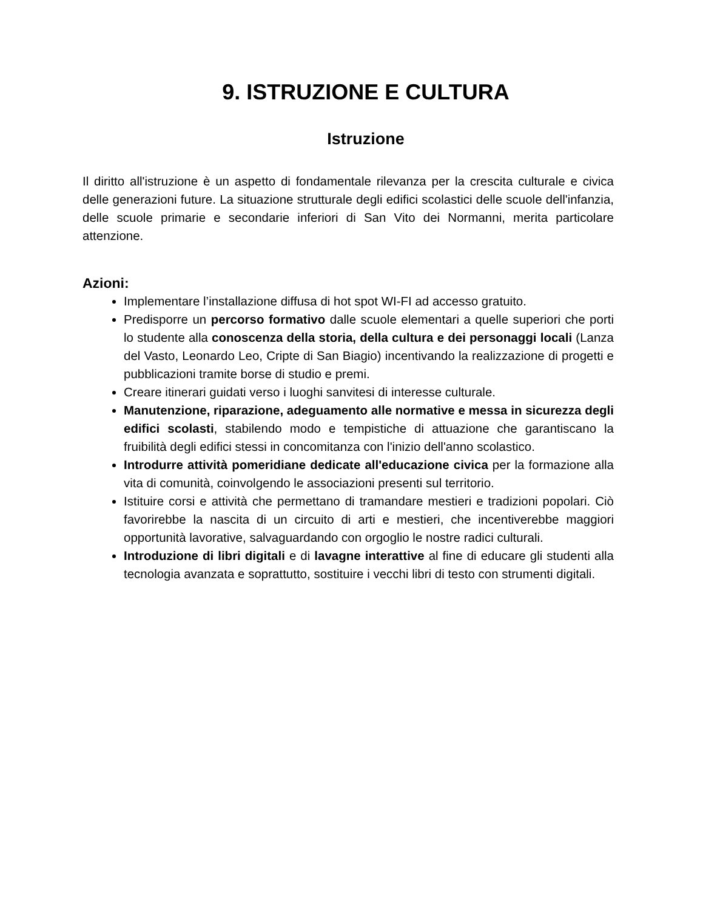9. ISTRUZIONE E CULTURA
Istruzione
Il diritto all'istruzione è un aspetto di fondamentale rilevanza per la crescita culturale e civica delle generazioni future. La situazione strutturale degli edifici scolastici delle scuole dell'infanzia, delle scuole primarie e secondarie inferiori di San Vito dei Normanni, merita particolare attenzione.
Azioni:
Implementare l’installazione diffusa di hot spot WI-FI ad accesso gratuito.
Predisporre un percorso formativo dalle scuole elementari a quelle superiori che porti lo studente alla conoscenza della storia, della cultura e dei personaggi locali (Lanza del Vasto, Leonardo Leo, Cripte di San Biagio) incentivando la realizzazione di progetti e pubblicazioni tramite borse di studio e premi.
Creare itinerari guidati verso i luoghi sanvitesi di interesse culturale.
Manutenzione, riparazione, adeguamento alle normative e messa in sicurezza degli edifici scolasti, stabilendo modo e tempistiche di attuazione che garantiscano la fruibilità degli edifici stessi in concomitanza con l'inizio dell'anno scolastico.
Introdurre attività pomeridiane dedicate all'educazione civica per la formazione alla vita di comunità, coinvolgendo le associazioni presenti sul territorio.
Istituire corsi e attività che permettano di tramandare mestieri e tradizioni popolari. Ciò favorirebbe la nascita di un circuito di arti e mestieri, che incentiverebbe maggiori opportunità lavorative, salvaguardando con orgoglio le nostre radici culturali.
Introduzione di libri digitali e di lavagne interattive al fine di educare gli studenti alla tecnologia avanzata e soprattutto, sostituire i vecchi libri di testo con strumenti digitali.